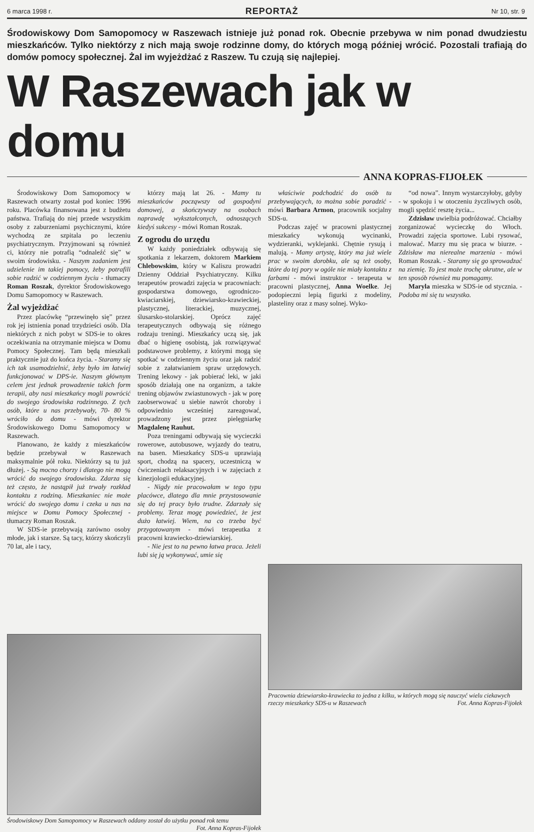6 marca 1998 r. REPORTAŻ Nr 10, str. 9
Środowiskowy Dom Samopomocy w Raszewach istnieje już ponad rok. Obecnie przebywa w nim ponad dwudziestu mieszkańców. Tylko niektórzy z nich mają swoje rodzinne domy, do których mogą później wrócić. Pozostali trafiają do domów pomocy społecznej. Żal im wyjeżdżać z Raszew. Tu czują się najlepiej.
W Raszewach jak w domu
ANNA KOPRAS-FIJOŁEK
Środowiskowy Dom Samopomocy w Raszewach otwarty został pod koniec 1996 roku. Placówka finansowana jest z budżetu państwa. Trafiają do niej przede wszystkim osoby z zaburzeniami psychicznymi, które wychodzą ze szpitala po leczeniu psychiatrycznym. Przyjmowani są również ci, którzy nie potrafią “odnaleźć się” w swoim środowisku. - Naszym zadaniem jest udzielenie im takiej pomocy, żeby potrafili sobie radzić w codziennym życiu - tłumaczy Roman Roszak, dyrektor Środowiskowego Domu Samopomocy w Raszewach.
Żal wyjeżdżać
Przez placówkę “przewinęło się” przez rok jej istnienia ponad trzydzieści osób. Dla niektórych z nich pobyt w SDS-ie to okres oczekiwania na otrzymanie miejsca w Domu Pomocy Społecznej. Tam będą mieszkali praktycznie już do końca życia. - Staramy się ich tak usamodzielnić, żeby było im łatwiej funkcjonować w DPS-ie. Naszym głównym celem jest jednak prowadzenie takich form terapii, aby nasi mieszkańcy mogli powrócić do swojego środowiska rodzinnego. Z tych osób, które u nas przebywały, 70- 80 % wróciło do domu - mówi dyrektor Środowiskowego Domu Samopomocy w Raszewach.
Planowano, że każdy z mieszkańców będzie przebywał w Raszewach maksymalnie pół roku. Niektórzy są tu już dłużej. - Są mocno chorzy i dlatego nie mogą wrócić do swojego środowiska. Zdarza się też często, że nastąpił już trwały rozkład kontaktu z rodziną. Mieszkaniec nie może wrócić do swojego domu i czeka u nas na miejsce w Domu Pomocy Społecznej - tłumaczy Roman Roszak.
W SDS-ie przebywają zarówno osoby młode, jak i starsze. Są tacy, którzy skończyli 70 lat, ale i tacy,
którzy mają lat 26. - Mamy tu mieszkańców począwszy od gospodyni domowej, a skończywszy na osobach naprawdę wykształconych, odnoszących kiedyś sukcesy - mówi Roman Roszak.
Z ogrodu do urzędu
W każdy poniedziałek odbywają się spotkania z lekarzem, doktorem Markiem Chlebowskim, który w Kaliszu prowadzi Dzienny Oddział Psychiatryczny. Kilku terapeutów prowadzi zajęcia w pracowniach: gospodarstwa domowego, ogrodniczo-kwiaciarskiej, dziewiarsko-krawieckiej, plastycznej, literackiej, muzycznej, ślusarsko-stolarskiej. Oprócz zajęć terapeutycznych odbywają się różnego rodzaju treningi. Mieszkańcy uczą się, jak dbać o higienę osobistą, jak rozwiązywać podstawowe problemy, z którymi mogą się spotkać w codziennym życiu oraz jak radzić sobie z załatwianiem spraw urzędowych. Trening lekowy - jak pobierać leki, w jaki sposób działają one na organizm, a także trening objawów zwiastunowych - jak w porę zaobserwować u siebie nawrót choroby i odpowiednio wcześniej zareagować, prowadzony jest przez pielęgniarkę Magdalenę Rauhut.
Poza treningami odbywają się wycieczki rowerowe, autobusowe, wyjazdy do teatru, na basen. Mieszkańcy SDS-u uprawiają sport, chodzą na spacery, uczestniczą w ćwiczeniach relaksacyjnych i w zajęciach z kinezjologii edukacyjnej.
- Nigdy nie pracowałam w tego typu placówce, dlatego dla mnie przystosowanie się do tej pracy było trudne. Zdarzały się problemy. Teraz mogę powiedzieć, że jest dużo łatwiej. Wiem, na co trzeba być przygotowanym - mówi terapeutka z pracowni krawiecko-dziewiarskiej.
- Nie jest to na pewno łatwa praca. Jeżeli lubi się ją wykonywać, umie się
właściwie podchodzić do osób tu przebywających, to można sobie poradzić - mówi Barbara Armon, pracownik socjalny SDS-u.
Podczas zajęć w pracowni plastycznej mieszkańcy wykonują wycinanki, wydzieranki, wyklejanki. Chętnie rysują i malują. - Mamy artystę, który ma już wiele prac w swoim dorobku, ale są też osoby, które do tej pory w ogóle nie miały kontaktu z farbami - mówi instruktor - terapeuta w pracowni plastycznej, Anna Woelke. Jej podopieczni lepią figurki z modeliny, plasteliny oraz z masy solnej. Wyko-
“od nowa”. Innym wystarczyłoby, gdyby - w spokoju i w otoczeniu życzliwych osób, mogli spędzić resztę życia...
Zdzisław uwielbia podróżować. Chciałby zorganizować wycieczkę do Włoch. Prowadzi zajęcia sportowe. Lubi rysować, malować. Marzy mu się praca w biurze. - Zdzisław ma nierealne marzenia - mówi Roman Roszak. - Staramy się go sprowadzać na ziemię. To jest może trochę okrutne, ale w ten sposób również mu pomagamy.
Maryla mieszka w SDS-ie od stycznia. - Podoba mi się tu wszystko.
Środowiskowy Dom Samopomocy w Raszewach oddany został do użytku ponad rok temu Fot. Anna Kopras-Fijołek
Pracownia dziewiarsko-krawiecka to jedna z kilku, w których mogą się nauczyć wielu ciekawych rzeczy mieszkańcy SDS-u w Raszewach Fot. Anna Kopras-Fijołek